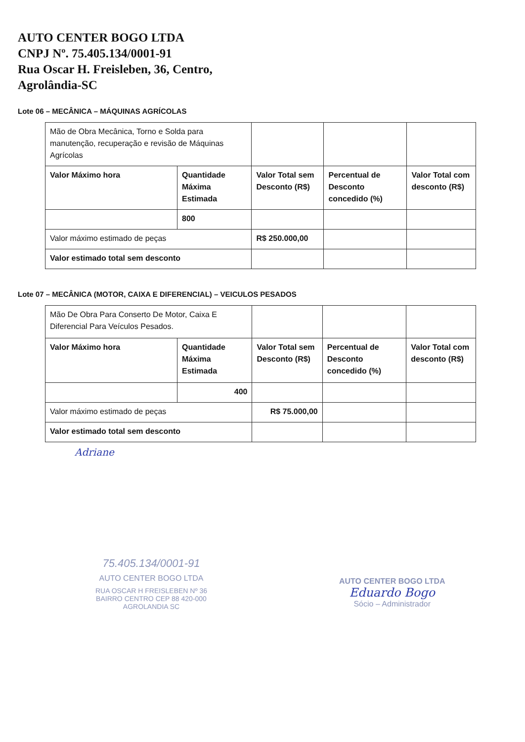AUTO CENTER BOGO LTDA
CNPJ Nº. 75.405.134/0001-91
Rua Oscar H. Freisleben, 36, Centro,
Agrolândia-SC
Lote 06 – MECÂNICA – MÁQUINAS AGRÍCOLAS
| Mão de Obra Mecânica, Torno e Solda para manutenção, recuperação e revisão de Máquinas Agrícolas | | | | |
| Valor Máximo hora | Quantidade Máxima Estimada | Valor Total sem Desconto (R$) | Percentual de Desconto concedido (%) | Valor Total com desconto (R$) |
| | 800 | | | |
| Valor máximo estimado de peças | | R$ 250.000,00 | | |
| Valor estimado total sem desconto | | | | |
Lote 07 – MECÂNICA (MOTOR, CAIXA E DIFERENCIAL) – VEICULOS PESADOS
| Mão De Obra Para Conserto De Motor, Caixa E Diferencial Para Veículos Pesados. | | | | |
| Valor Máximo hora | Quantidade Máxima Estimada | Valor Total sem Desconto (R$) | Percentual de Desconto concedido (%) | Valor Total com desconto (R$) |
| | 400 | | | |
| Valor máximo estimado de peças | | R$ 75.000,00 | | |
| Valor estimado total sem desconto | | | | |
Adriane
75.405.134/0001-91
AUTO CENTER BOGO LTDA
RUA OSCAR H FREISLEBEN Nº 36
BAIRRO CENTRO CEP 88 420-000
AGROLANDIA SC
AUTO CENTER BOGO LTDA
Eduardo Bogo
Sócio – Administrador